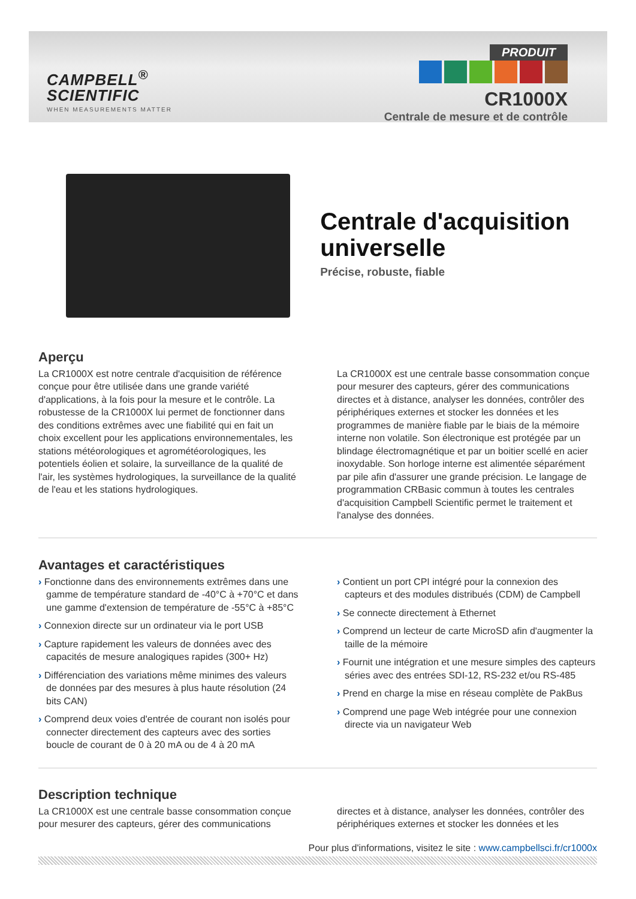CAMPBELL<sup>®</sup>
SCIENTIFIC
WHEN MEASUREMENTS MATTER
PRODUIT
CR1000X
Centrale de mesure et de contrôle
Centrale d'acquisition universelle
Précise, robuste, fiable
Aperçu
La CR1000X est notre centrale d'acquisition de référence conçue pour être utilisée dans une grande variété d'applications, à la fois pour la mesure et le contrôle. La robustesse de la CR1000X lui permet de fonctionner dans des conditions extrêmes avec une fiabilité qui en fait un choix excellent pour les applications environnementales, les stations météorologiques et agrométéorologiques, les potentiels éolien et solaire, la surveillance de la qualité de l'air, les systèmes hydrologiques, la surveillance de la qualité de l'eau et les stations hydrologiques.
La CR1000X est une centrale basse consommation conçue pour mesurer des capteurs, gérer des communications directes et à distance, analyser les données, contrôler des périphériques externes et stocker les données et les programmes de manière fiable par le biais de la mémoire interne non volatile. Son électronique est protégée par un blindage électromagnétique et par un boitier scellé en acier inoxydable. Son horloge interne est alimentée séparément par pile afin d'assurer une grande précision. Le langage de programmation CRBasic commun à toutes les centrales d'acquisition Campbell Scientific permet le traitement et l'analyse des données.
Avantages et caractéristiques
› Fonctionne dans des environnements extrêmes dans une gamme de température standard de -40°C à +70°C et dans une gamme d'extension de température de -55°C à +85°C
› Connexion directe sur un ordinateur via le port USB
› Capture rapidement les valeurs de données avec des capacités de mesure analogiques rapides (300+ Hz)
› Différenciation des variations même minimes des valeurs de données par des mesures à plus haute résolution (24 bits CAN)
› Comprend deux voies d'entrée de courant non isolés pour connecter directement des capteurs avec des sorties boucle de courant de 0 à 20 mA ou de 4 à 20 mA
› Contient un port CPI intégré pour la connexion des capteurs et des modules distribués (CDM) de Campbell
› Se connecte directement à Ethernet
› Comprend un lecteur de carte MicroSD afin d'augmenter la taille de la mémoire
› Fournit une intégration et une mesure simples des capteurs séries avec des entrées SDI-12, RS-232 et/ou RS-485
› Prend en charge la mise en réseau complète de PakBus
› Comprend une page Web intégrée pour une connexion directe via un navigateur Web
Description technique
La CR1000X est une centrale basse consommation conçue pour mesurer des capteurs, gérer des communications
directes et à distance, analyser les données, contrôler des périphériques externes et stocker les données et les
Pour plus d'informations, visitez le site : www.campbellsci.fr/cr1000x